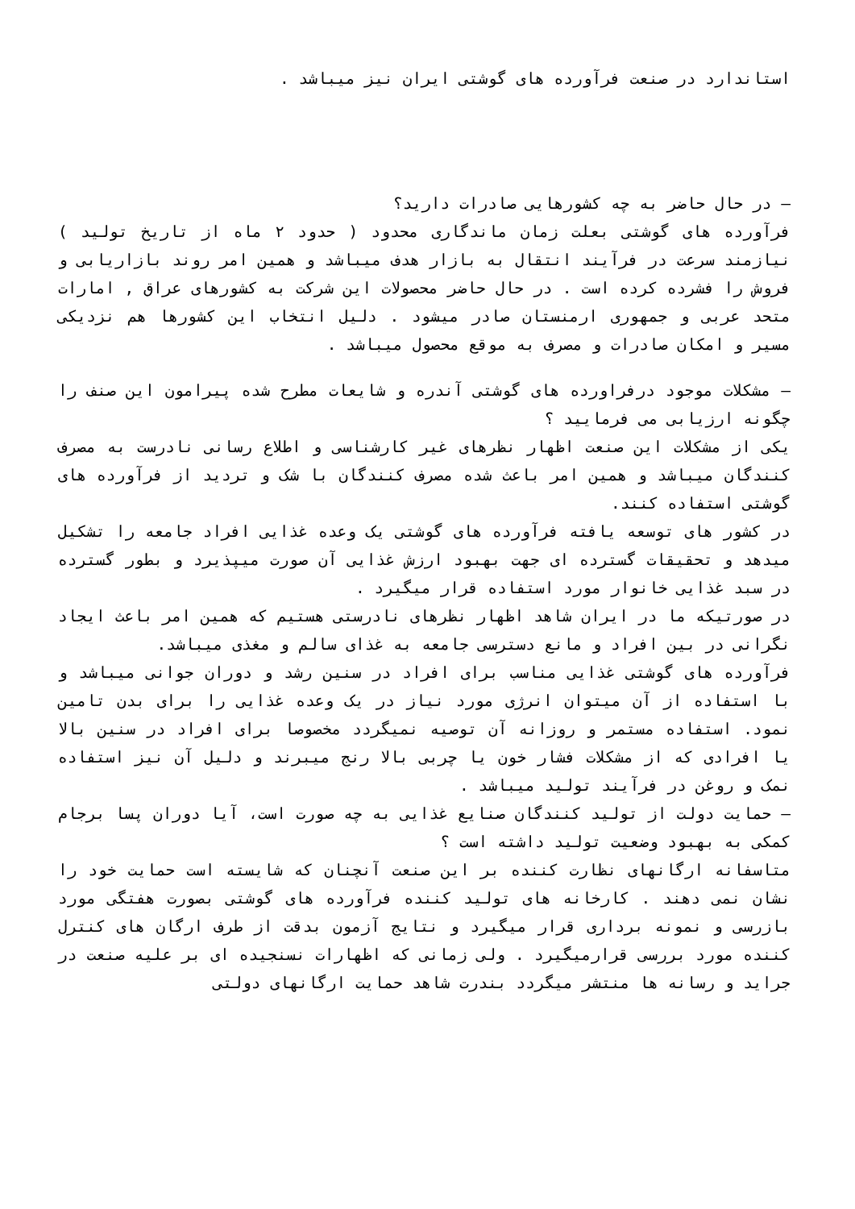استاندارد در صنعت فرآورده های گوشتی ایران نیز میباشد .
– در حال حاضر به چه کشورهایی صادرات دارید؟
فرآورده های گوشتی بعلت زمان ماندگاری محدود ( حدود ۲ ماه از تاریخ تولید ) نیازمند سرعت در فرآیند انتقال به بازار هدف میباشد و همین امر روند بازاریابی و فروش را فشرده کرده است . در حال حاضر محصولات این شرکت به کشورهای عراق , امارات متحد عربی و جمهوری ارمنستان صادر میشود . دلیل انتخاب این کشورها هم نزدیکی مسیر و امکان صادرات و مصرف به موقع محصول میباشد .
– مشکلات موجود درفراورده های گوشتی آندره و شایعات مطرح شده پیرامون این صنف را چگونه ارزیابی می فرمایید ؟
یکی از مشکلات این صنعت اظهار نظرهای غیر کارشناسی و اطلاع رسانی نادرست به مصرف کنندگان میباشد و همین امر باعث شده مصرف کنندگان با شک و تردید از فرآورده های گوشتی استفاده کنند.
در کشور های توسعه یافته فرآورده های گوشتی یک وعده غذایی افراد جامعه را تشکیل میدهد و تحقیقات گسترده ای جهت بهبود ارزش غذایی آن صورت میپذیرد و بطور گسترده در سبد غذایی خانوار مورد استفاده قرار میگیرد .
در صورتیکه ما در ایران شاهد اظهار نظرهای نادرستی هستیم که همین امر باعث ایجاد نگرانی در بین افراد و مانع دسترسی جامعه به غذای سالم و مغذی میباشد.
فرآورده های گوشتی غذایی مناسب برای افراد در سنین رشد و دوران جوانی میباشد و با استفاده از آن میتوان انرژی مورد نیاز در یک وعده غذایی را برای بدن تامین نمود. استفاده مستمر و روزانه آن توصیه نمیگردد مخصوصا برای افراد در سنین بالا یا افرادی که از مشکلات فشار خون یا چربی بالا رنج میبرند و دلیل آن نیز استفاده نمک و روغن در فرآیند تولید میباشد .
– حمایت دولت از تولید کنندگان صنایع غذایی به چه صورت است، آیا دوران پسا برجام کمکی به بهبود وضعیت تولید داشته است ؟
متاسفانه ارگانهای نظارت کننده بر این صنعت آنچنان که شایسته است حمایت خود را نشان نمی دهند . کارخانه های تولید کننده فرآورده های گوشتی بصورت هفتگی مورد بازرسی و نمونه برداری قرار میگیرد و نتایج آزمون بدقت از طرف ارگان های کنترل کننده مورد بررسی قرارمیگیرد . ولی زمانی که اظهارات نسنجیده ای بر علیه صنعت در جراید و رسانه ها منتشر میگردد بندرت شاهد حمایت ارگانهای دولتی